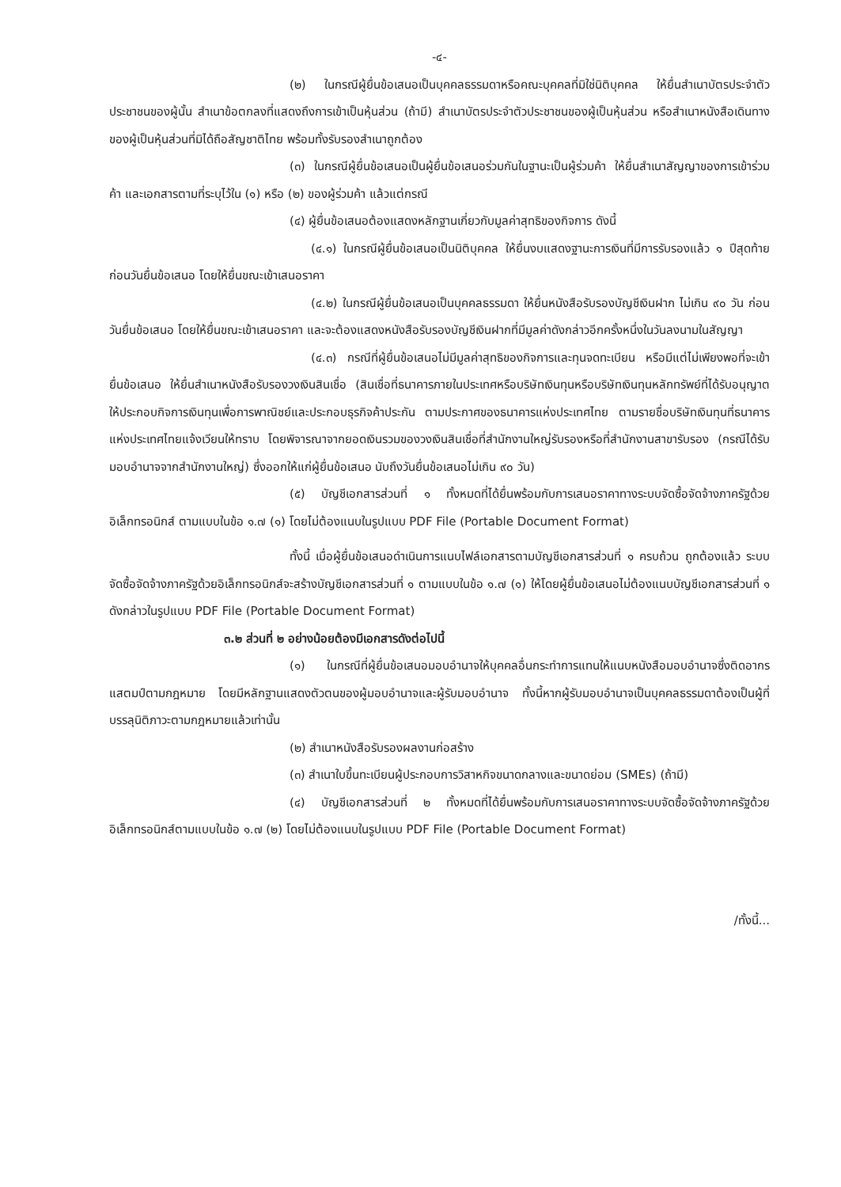-๔-
(๒) ในกรณีผู้ยื่นข้อเสนอเป็นบุคคลธรรมดาหรือคณะบุคคลที่มิใช่นิติบุคคล ให้ยื่นสำเนาบัตรประจำตัวประชาชนของผู้นั้น สำเนาข้อตกลงที่แสดงถึงการเข้าเป็นหุ้นส่วน (ถ้ามี) สำเนาบัตรประจำตัวประชาชนของผู้เป็นหุ้นส่วน หรือสำเนาหนังสือเดินทางของผู้เป็นหุ้นส่วนที่มิได้ถือสัญชาติไทย พร้อมทั้งรับรองสำเนาถูกต้อง
(๓) ในกรณีผู้ยื่นข้อเสนอเป็นผู้ยื่นข้อเสนอร่วมกันในฐานะเป็นผู้ร่วมค้า ให้ยื่นสำเนาสัญญาของการเข้าร่วมค้า และเอกสารตามที่ระบุไว้ใน (๑) หรือ (๒) ของผู้ร่วมค้า แล้วแต่กรณี
(๔) ผู้ยื่นข้อเสนอต้องแสดงหลักฐานเกี่ยวกับมูลค่าสุทธิของกิจการ ดังนี้
(๔.๑) ในกรณีผู้ยื่นข้อเสนอเป็นนิติบุคคล ให้ยื่นงบแสดงฐานะการเงินที่มีการรับรองแล้ว ๑ ปีสุดท้ายก่อนวันยื่นข้อเสนอ โดยให้ยื่นขณะเข้าเสนอราคา
(๔.๒) ในกรณีผู้ยื่นข้อเสนอเป็นบุคคลธรรมดา ให้ยื่นหนังสือรับรองบัญชีเงินฝาก ไม่เกิน ๙๐ วัน ก่อนวันยื่นข้อเสนอ โดยให้ยื่นขณะเข้าเสนอราคา และจะต้องแสดงหนังสือรับรองบัญชีเงินฝากที่มีมูลค่าดังกล่าวอีกครั้งหนึ่งในวันลงนามในสัญญา
(๔.๓) กรณีที่ผู้ยื่นข้อเสนอไม่มีมูลค่าสุทธิของกิจการและทุนจดทะเบียน หรือมีแต่ไม่เพียงพอที่จะเข้ายื่นข้อเสนอ ให้ยื่นสำเนาหนังสือรับรองวงเงินสินเชื่อ (สินเชื่อที่ธนาคารภายในประเทศหรือบริษัทเงินทุนหรือบริษัทเงินทุนหลักทรัพย์ที่ได้รับอนุญาตให้ประกอบกิจการเงินทุนเพื่อการพาณิชย์และประกอบธุรกิจค้าประกัน ตามประกาศของธนาคารแห่งประเทศไทย ตามรายชื่อบริษัทเงินทุนที่ธนาคารแห่งประเทศไทยแจ้งเวียนให้ทราบ โดยพิจารณาจากยอดเงินรวมของวงเงินสินเชื่อที่สำนักงานใหญ่รับรองหรือที่สำนักงานสาขารับรอง (กรณีได้รับมอบอำนาจจากสำนักงานใหญ่) ซึ่งออกให้แก่ผู้ยื่นข้อเสนอ นับถึงวันยื่นข้อเสนอไม่เกิน ๙๐ วัน)
(๕) บัญชีเอกสารส่วนที่ ๑ ทั้งหมดที่ได้ยื่นพร้อมกับการเสนอราคาทางระบบจัดซื้อจัดจ้างภาครัฐด้วยอิเล็กทรอนิกส์ ตามแบบในข้อ ๑.๗ (๑) โดยไม่ต้องแนบในรูปแบบ PDF File (Portable Document Format)
ทั้งนี้ เมื่อผู้ยื่นข้อเสนอดำเนินการแนบไฟล์เอกสารตามบัญชีเอกสารส่วนที่ ๑ ครบถ้วน ถูกต้องแล้ว ระบบจัดซื้อจัดจ้างภาครัฐด้วยอิเล็กทรอนิกส์จะสร้างบัญชีเอกสารส่วนที่ ๑ ตามแบบในข้อ ๑.๗ (๑) ให้โดยผู้ยื่นข้อเสนอไม่ต้องแนบบัญชีเอกสารส่วนที่ ๑ ดังกล่าวในรูปแบบ PDF File (Portable Document Format)
๓.๒ ส่วนที่ ๒ อย่างน้อยต้องมีเอกสารดังต่อไปนี้
(๑) ในกรณีที่ผู้ยื่นข้อเสนอมอบอำนาจให้บุคคลอื่นกระทำการแทนให้แนบหนังสือมอบอำนาจซึ่งติดอากรแสตมป์ตามกฎหมาย โดยมีหลักฐานแสดงตัวตนของผู้มอบอำนาจและผู้รับมอบอำนาจ ทั้งนี้หากผู้รับมอบอำนาจเป็นบุคคลธรรมดาต้องเป็นผู้ที่บรรลุนิติภาวะตามกฎหมายแล้วเท่านั้น
(๒) สำเนาหนังสือรับรองผลงานก่อสร้าง
(๓) สำเนาใบขึ้นทะเบียนผู้ประกอบการวิสาหกิจขนาดกลางและขนาดย่อม (SMEs) (ถ้ามี)
(๔) บัญชีเอกสารส่วนที่ ๒ ทั้งหมดที่ได้ยื่นพร้อมกับการเสนอราคาทางระบบจัดซื้อจัดจ้างภาครัฐด้วยอิเล็กทรอนิกส์ตามแบบในข้อ ๑.๗ (๒) โดยไม่ต้องแนบในรูปแบบ PDF File (Portable Document Format)
/ทั้งนี้...